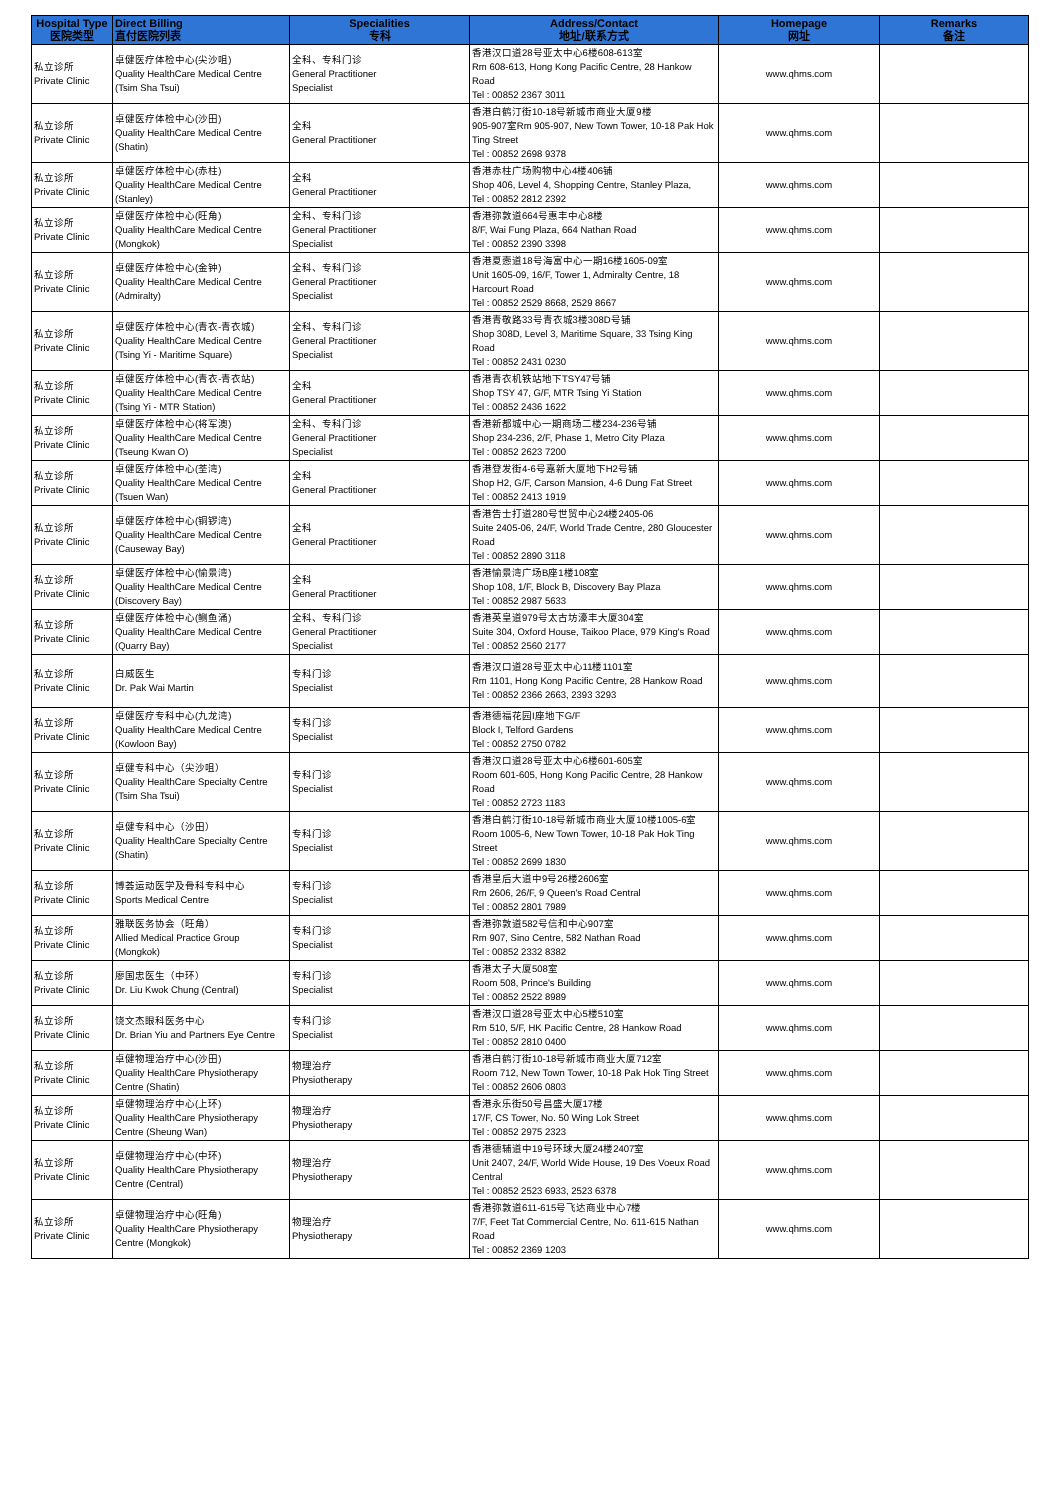| Hospital Type 医院类型 | Direct Billing 直付医院列表 | Specialities 专科 | Address/Contact 地址/联系方式 | Homepage 网址 | Remarks 备注 |
| --- | --- | --- | --- | --- | --- |
| 私立诊所 Private Clinic | 卓健医疗体检中心(尖沙咀) Quality HealthCare Medical Centre (Tsim Sha Tsui) | 全科、专科门诊 General Practitioner Specialist | 香港汉口道28号亚太中心6楼608-613室 Rm 608-613, Hong Kong Pacific Centre, 28 Hankow Road Tel : 00852 2367 3011 | www.qhms.com | |
| 私立诊所 Private Clinic | 卓健医疗体检中心(沙田) Quality HealthCare Medical Centre (Shatin) | 全科 General Practitioner | 香港白鹤汀街10-18号新城市商业大厦9楼 905-907室Rm 905-907, New Town Tower, 10-18 Pak Hok Ting Street Tel : 00852 2698 9378 | www.qhms.com | |
| 私立诊所 Private Clinic | 卓健医疗体检中心(赤柱) Quality HealthCare Medical Centre (Stanley) | 全科 General Practitioner | 香港赤柱广场购物中心4楼406铺 Shop 406, Level 4, Shopping Centre, Stanley Plaza, Tel : 00852 2812 2392 | www.qhms.com | |
| 私立诊所 Private Clinic | 卓健医疗体检中心(旺角) Quality HealthCare Medical Centre (Mongkok) | 全科、专科门诊 General Practitioner Specialist | 香港弥敦道664号惠丰中心8楼 8/F, Wai Fung Plaza, 664 Nathan Road Tel : 00852 2390 3398 | www.qhms.com | |
| 私立诊所 Private Clinic | 卓健医疗体检中心(金钟) Quality HealthCare Medical Centre (Admiralty) | 全科、专科门诊 General Practitioner Specialist | 香港夏悫道18号海富中心一期16楼1605-09室 Unit 1605-09, 16/F, Tower 1, Admiralty Centre, 18 Harcourt Road Tel : 00852 2529 8668, 2529 8667 | www.qhms.com | |
| 私立诊所 Private Clinic | 卓健医疗体检中心(青衣-青衣城) Quality HealthCare Medical Centre (Tsing Yi - Maritime Square) | 全科、专科门诊 General Practitioner Specialist | 香港青敬路33号青衣城3楼308D号铺 Shop 308D, Level 3, Maritime Square, 33 Tsing King Road Tel : 00852 2431 0230 | www.qhms.com | |
| 私立诊所 Private Clinic | 卓健医疗体检中心(青衣-青衣站) Quality HealthCare Medical Centre (Tsing Yi - MTR Station) | 全科 General Practitioner | 香港青衣机铁站地下TSY47号铺 Shop TSY 47, G/F, MTR Tsing Yi Station Tel : 00852 2436 1622 | www.qhms.com | |
| 私立诊所 Private Clinic | 卓健医疗体检中心(将军澳) Quality HealthCare Medical Centre (Tseung Kwan O) | 全科、专科门诊 General Practitioner Specialist | 香港新都城中心一期商场二楼234-236号铺 Shop 234-236, 2/F, Phase 1, Metro City Plaza Tel : 00852 2623 7200 | www.qhms.com | |
| 私立诊所 Private Clinic | 卓健医疗体检中心(荃湾) Quality HealthCare Medical Centre (Tsuen Wan) | 全科 General Practitioner | 香港登发街4-6号嘉新大厦地下H2号铺 Shop H2, G/F, Carson Mansion, 4-6 Dung Fat Street Tel : 00852 2413 1919 | www.qhms.com | |
| 私立诊所 Private Clinic | 卓健医疗体检中心(铜锣湾) Quality HealthCare Medical Centre (Causeway Bay) | 全科 General Practitioner | 香港告士打道280号世贸中心24楼2405-06 Suite 2405-06, 24/F, World Trade Centre, 280 Gloucester Road Tel : 00852 2890 3118 | www.qhms.com | |
| 私立诊所 Private Clinic | 卓健医疗体检中心(愉景湾) Quality HealthCare Medical Centre (Discovery Bay) | 全科 General Practitioner | 香港愉景湾广场B座1楼108室 Shop 108, 1/F, Block B, Discovery Bay Plaza Tel : 00852 2987 5633 | www.qhms.com | |
| 私立诊所 Private Clinic | 卓健医疗体检中心(鲗鱼涌) Quality HealthCare Medical Centre (Quarry Bay) | 全科、专科门诊 General Practitioner Specialist | 香港英皇道979号太古坊濠丰大厦304室 Suite 304, Oxford House, Taikoo Place, 979 King's Road Tel : 00852 2560 2177 | www.qhms.com | |
| 私立诊所 Private Clinic | 白威医生 Dr. Pak Wai Martin | 专科门诊 Specialist | 香港汉口道28号亚太中心11楼1101室 Rm 1101, Hong Kong Pacific Centre, 28 Hankow Road Tel : 00852 2366 2663, 2393 3293 | www.qhms.com | |
| 私立诊所 Private Clinic | 卓健医疗专科中心(九龙湾) Quality HealthCare Medical Centre (Kowloon Bay) | 专科门诊 Specialist | 香港德福花园I座地下G/F Block I, Telford Gardens Tel : 00852 2750 0782 | www.qhms.com | |
| 私立诊所 Private Clinic | 卓健专科中心（尖沙咀） Quality HealthCare Specialty Centre (Tsim Sha Tsui) | 专科门诊 Specialist | 香港汉口道28号亚太中心6楼601-605室 Room 601-605, Hong Kong Pacific Centre, 28 Hankow Road Tel : 00852 2723 1183 | www.qhms.com | |
| 私立诊所 Private Clinic | 卓健专科中心（沙田） Quality HealthCare Specialty Centre (Shatin) | 专科门诊 Specialist | 香港白鹤汀街10-18号新城市商业大厦10楼1005-6室 Room 1005-6, New Town Tower, 10-18 Pak Hok Ting Street Tel : 00852 2699 1830 | www.qhms.com | |
| 私立诊所 Private Clinic | 博荟运动医学及骨科专科中心 Sports Medical Centre | 专科门诊 Specialist | 香港皇后大道中9号26楼2606室 Rm 2606, 26/F, 9 Queen's Road Central Tel : 00852 2801 7989 | www.qhms.com | |
| 私立诊所 Private Clinic | 雅联医务协会（旺角） Allied Medical Practice Group (Mongkok) | 专科门诊 Specialist | 香港弥敦道582号信和中心907室 Rm 907, Sino Centre, 582 Nathan Road Tel : 00852 2332 8382 | www.qhms.com | |
| 私立诊所 Private Clinic | 廖国忠医生（中环） Dr. Liu Kwok Chung (Central) | 专科门诊 Specialist | 香港太子大厦508室 Room 508, Prince's Building Tel : 00852 2522 8989 | www.qhms.com | |
| 私立诊所 Private Clinic | 饶文杰眼科医务中心 Dr. Brian Yiu and Partners Eye Centre | 专科门诊 Specialist | 香港汉口道28号亚太中心5楼510室 Rm 510, 5/F, HK Pacific Centre, 28 Hankow Road Tel : 00852 2810 0400 | www.qhms.com | |
| 私立诊所 Private Clinic | 卓健物理治疗中心(沙田) Quality HealthCare Physiotherapy Centre (Shatin) | 物理治疗 Physiotherapy | 香港白鹤汀街10-18号新城市商业大厦712室 Room 712, New Town Tower, 10-18 Pak Hok Ting Street Tel : 00852 2606 0803 | www.qhms.com | |
| 私立诊所 Private Clinic | 卓健物理治疗中心(上环) Quality HealthCare Physiotherapy Centre (Sheung Wan) | 物理治疗 Physiotherapy | 香港永乐街50号昌盛大厦17楼 17/F, CS Tower, No. 50 Wing Lok Street Tel : 00852 2975 2323 | www.qhms.com | |
| 私立诊所 Private Clinic | 卓健物理治疗中心(中环) Quality HealthCare Physiotherapy Centre (Central) | 物理治疗 Physiotherapy | 香港德辅道中19号环球大厦24楼2407室 Unit 2407, 24/F, World Wide House, 19 Des Voeux Road Central Tel : 00852 2523 6933, 2523 6378 | www.qhms.com | |
| 私立诊所 Private Clinic | 卓健物理治疗中心(旺角) Quality HealthCare Physiotherapy Centre (Mongkok) | 物理治疗 Physiotherapy | 香港弥敦道611-615号飞达商业中心7楼 7/F, Feet Tat Commercial Centre, No. 611-615 Nathan Road Tel : 00852 2369 1203 | www.qhms.com | |